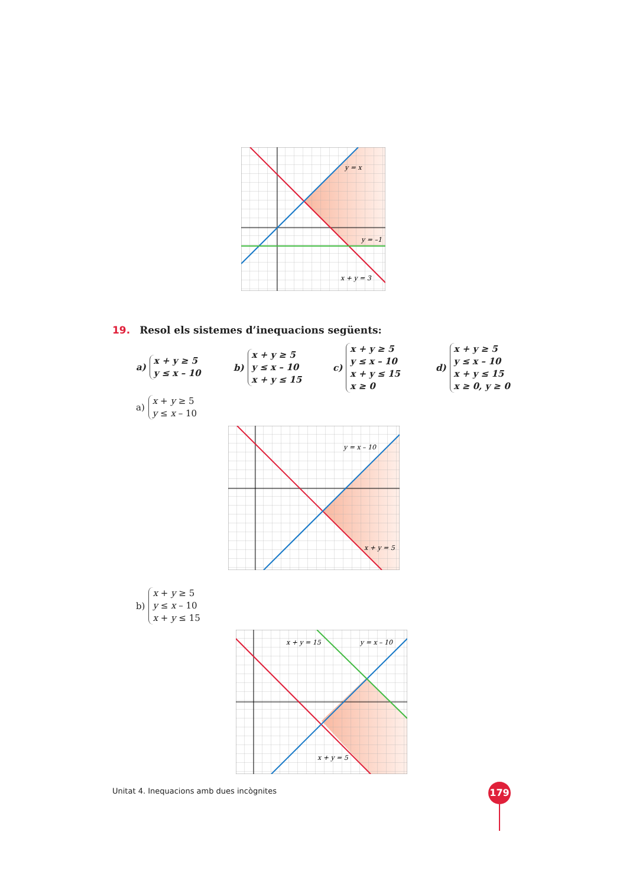y = x
y = –1
x + y = 3
19. Resol els sistemes d’inequacions següents:
a)
x + y ≥ 5
y ≤ x – 10
b)
x + y ≥ 5
y ≤ x – 10
x + y ≤ 15
c)
x + y ≥ 5
y ≤ x – 10
x + y ≤ 15
x ≥ 0
d)
x + y ≥ 5
y ≤ x – 10
x + y ≤ 15
x ≥ 0, y ≥ 0
a)
x + y ≥ 5
y ≤ x – 10
y = x – 10
x + y = 5
b)
x + y ≥ 5
y ≤ x – 10
x + y ≤ 15
x + y = 15
y = x – 10
x + y = 5
Unitat 4. Inequacions amb dues incògnites
179